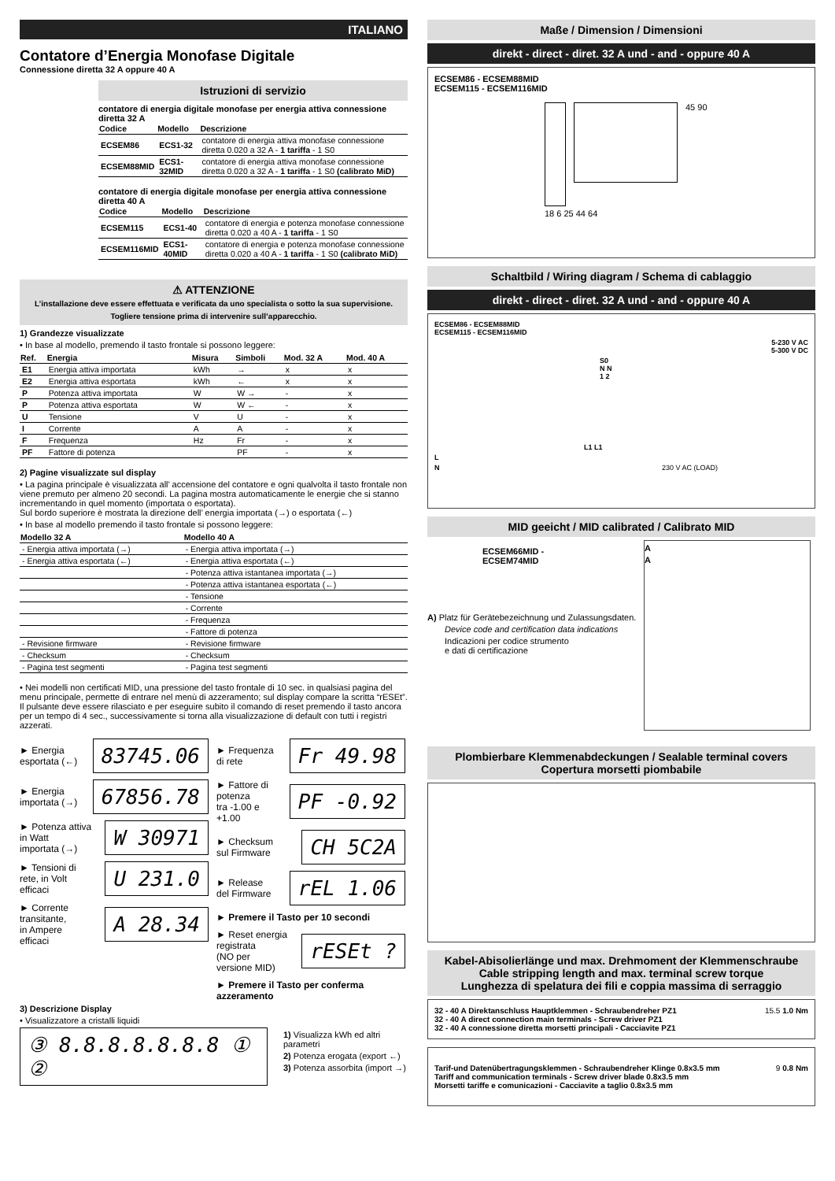ITALIANO
Contatore d’Energia Monofase Digitale
Connessione diretta 32 A oppure 40 A
Istruzioni di servizio
contatore di energia digitale monofase per energia attiva connessione diretta 32 A
| Codice | Modello | Descrizione |
| --- | --- | --- |
| ECSEM86 | ECS1-32 | contatore di energia attiva monofase connessione diretta 0.020 a 32 A - 1 tariffa - 1 S0 |
| ECSEM88MID | ECS1-32MID | contatore di energia attiva monofase connessione diretta 0.020 a 32 A - 1 tariffa - 1 S0 (calibrato MiD) |
contatore di energia digitale monofase per energia attiva connessione diretta 40 A
| Codice | Modello | Descrizione |
| --- | --- | --- |
| ECSEM115 | ECS1-40 | contatore di energia e potenza monofase connessione diretta 0.020 a 40 A - 1 tariffa - 1 S0 |
| ECSEM116MID | ECS1-40MID | contatore di energia e potenza monofase connessione diretta 0.020 a 40 A - 1 tariffa - 1 S0 (calibrato MiD) |
⚠ ATTENZIONE
L’installazione deve essere effettuata e verificata da uno specialista o sotto la sua supervisione.
Togliere tensione prima di intervenire sull’apparecchio.
1) Grandezze visualizzate
• In base al modello, premendo il tasto frontale si possono leggere:
| Ref. | Energia | Misura | Simboli | Mod. 32 A | Mod. 40 A |
| --- | --- | --- | --- | --- | --- |
| E1 | Energia attiva importata | kWh | → | x | x |
| E2 | Energia attiva esportata | kWh | ← | x | x |
| P | Potenza attiva importata | W | W → | - | x |
| P | Potenza attiva esportata | W | W ← | - | x |
| U | Tensione | V | U | - | x |
| I | Corrente | A | A | - | x |
| F | Frequenza | Hz | Fr | - | x |
| PF | Fattore di potenza | | PF | - | x |
2) Pagine visualizzate sul display
• La pagina principale è visualizzata all’ accensione del contatore e ogni qualvolta il tasto frontale non viene premuto per almeno 20 secondi. La pagina mostra automaticamente le energie che si stanno incrementando in quel momento (importata o esportata).
Sul bordo superiore è mostrata la direzione dell’ energia importata (→) o esportata (←)
• In base al modello premendo il tasto frontale si possono leggere:
| Modello 32 A | Modello 40 A |
| --- | --- |
| - Energia attiva importata (→) | - Energia attiva importata (→) |
| - Energia attiva esportata (←) | - Energia attiva esportata (←) |
| | - Potenza attiva istantanea importata (→) |
| | - Potenza attiva istantanea esportata (←) |
| | - Tensione |
| | - Corrente |
| | - Frequenza |
| | - Fattore di potenza |
| - Revisione firmware | - Revisione firmware |
| - Checksum | - Checksum |
| - Pagina test segmenti | - Pagina test segmenti |
• Nei modelli non certificati MID, una pressione del tasto frontale di 10 sec. in qualsiasi pagina del menu principale, permette di entrare nel menù di azzeramento; sul display compare la scritta “rESEt”. Il pulsante deve essere rilasciato e per eseguire subito il comando di reset premendo il tasto ancora per un tempo di 4 sec., successivamente si torna alla visualizzazione di default con tutti i registri azzerati.
► Energia
esportata (←) 83745.06
► Energia
importata (→) 67856.78
► Potenza attiva
in Watt
importata (→) W 30971
► Tensioni di
rete, in Volt
efficaci U 231.0
► Corrente
transitante,
in Ampere
efficaci A 28.34
► Frequenza
di rete Fr 49.98
► Fattore di
potenza
tra -1.00 e
+1.00 PF -0.92
► Checksum
sul Firmware CH 5C2A
► Release
del Firmware rEL 1.06
► Premere il Tasto per 10 secondi
► Reset energia
registrata
(NO per
versione MID) rESEt ?
► Premere il Tasto per conferma azzeramento
3) Descrizione Display
• Visualizzatore a cristalli liquidi
③ 8.8.8.8.8.8.8 ① ②
1) Visualizza kWh ed altri parametri
2) Potenza erogata (export ←)
3) Potenza assorbita (import →)
Maße / Dimension / Dimensioni
direkt - direct - diret. 32 A und - and - oppure 40 A
ECSEM86 - ECSEM88MID
ECSEM115 - ECSEM116MID
45 90
18 6 25 44 64
Schaltbild / Wiring diagram / Schema di cablaggio
direkt - direct - diret. 32 A und - and - oppure 40 A
ECSEM86 - ECSEM88MID
ECSEM115 - ECSEM116MID
5-230 V AC
5-300 V DC
S0
N N
1 2
L1 L1
L
N 230 V AC (LOAD)
MID geeicht / MID calibrated / Calibrato MID
ECSEM66MID - ECSEM74MID
A) Platz für Gerätebezeichnung und Zulassungsdaten.
Device code and certification data indications
Indicazioni per codice strumento
e dati di certificazione
A
A
Plombierbare Klemmenabdeckungen / Sealable terminal covers
Copertura morsetti piombabile
Kabel-Abisolierlänge und max. Drehmoment der Klemmenschraube
Cable stripping length and max. terminal screw torque
Lunghezza di spelatura dei fili e coppia massima di serraggio
32 - 40 A Direktanschluss Hauptklemmen - Schraubendreher PZ1
32 - 40 A direct connection main terminals - Screw driver PZ1
32 - 40 A connessione diretta morsetti principali - Cacciavite PZ1 15.5 1.0 Nm
Tarif-und Datenübertragungsklemmen - Schraubendreher Klinge 0.8x3.5 mm
Tariff and communication terminals - Screw driver blade 0.8x3.5 mm
Morsetti tariffe e comunicazioni - Cacciavite a taglio 0.8x3.5 mm 9 0.8 Nm